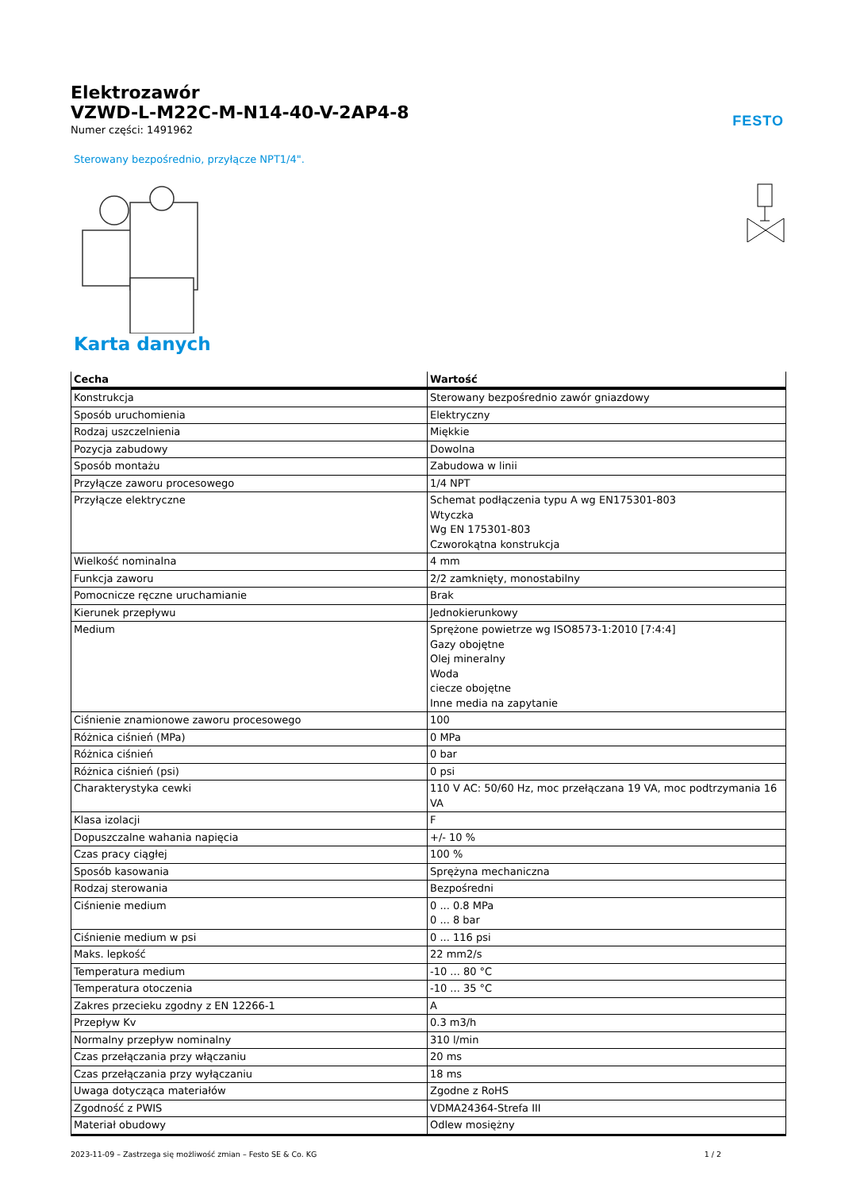FESTO
Elektrozawór
VZWD-L-M22C-M-N14-40-V-2AP4-8
Numer części: 1491962
Sterowany bezpośrednio, przyłącze NPT1/4".
Karta danych
| Cecha | Wartość |
| --- | --- |
| Konstrukcja | Sterowany bezpośrednio zawór gniazdowy |
| Sposób uruchomienia | Elektryczny |
| Rodzaj uszczelnienia | Miękkie |
| Pozycja zabudowy | Dowolna |
| Sposób montażu | Zabudowa w linii |
| Przyłącze zaworu procesowego | 1/4 NPT |
| Przyłącze elektryczne | Schemat podłączenia typu A wg EN175301-803 Wtyczka Wg EN 175301-803 Czworokątna konstrukcja |
| Wielkość nominalna | 4 mm |
| Funkcja zaworu | 2/2 zamknięty, monostabilny |
| Pomocnicze ręczne uruchamianie | Brak |
| Kierunek przepływu | Jednokierunkowy |
| Medium | Sprężone powietrze wg ISO8573-1:2010 [7:4:4] Gazy obojętne Olej mineralny Woda ciecze obojętne Inne media na zapytanie |
| Ciśnienie znamionowe zaworu procesowego | 100 |
| Różnica ciśnień (MPa) | 0 MPa |
| Różnica ciśnień | 0 bar |
| Różnica ciśnień (psi) | 0 psi |
| Charakterystyka cewki | 110 V AC: 50/60 Hz, moc przełączana 19 VA, moc podtrzymania 16 VA |
| Klasa izolacji | F |
| Dopuszczalne wahania napięcia | +/- 10 % |
| Czas pracy ciągłej | 100 % |
| Sposób kasowania | Sprężyna mechaniczna |
| Rodzaj sterowania | Bezpośredni |
| Ciśnienie medium | 0 ... 0.8 MPa 0 ... 8 bar |
| Ciśnienie medium w psi | 0 ... 116 psi |
| Maks. lepkość | 22 mm2/s |
| Temperatura medium | -10 ... 80 °C |
| Temperatura otoczenia | -10 ... 35 °C |
| Zakres przecieku zgodny z EN 12266-1 | A |
| Przepływ Kv | 0.3 m3/h |
| Normalny przepływ nominalny | 310 l/min |
| Czas przełączania przy włączaniu | 20 ms |
| Czas przełączania przy wyłączaniu | 18 ms |
| Uwaga dotycząca materiałów | Zgodne z RoHS |
| Zgodność z PWIS | VDMA24364-Strefa III |
| Materiał obudowy | Odlew mosiężny |
2023-11-09 – Zastrzega się możliwość zmian – Festo SE & Co. KG 1 / 2